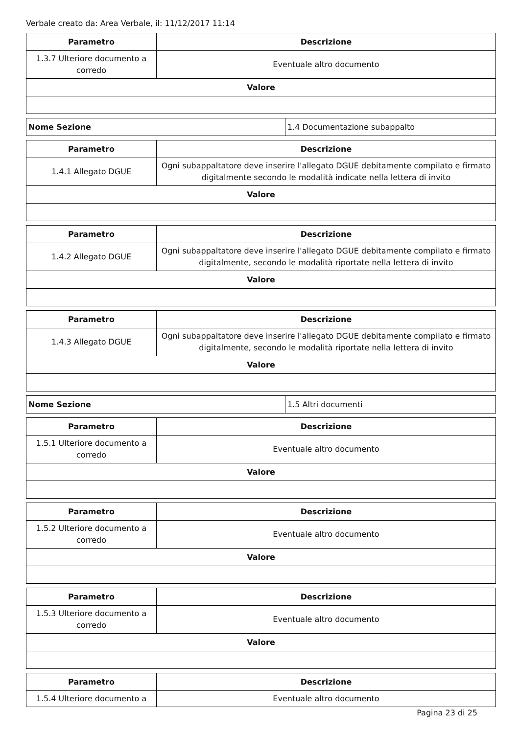Verbale creato da: Area Verbale, il: 11/12/2017 11:14
| Parametro | Descrizione | |
| --- | --- | --- |
| 1.3.7 Ulteriore documento a corredo | Eventuale altro documento | |
| Valore | | |
| Nome Sezione | 1.4 Documentazione subappalto |
| Parametro | Descrizione | |
| --- | --- | --- |
| 1.4.1 Allegato DGUE | Ogni subappaltatore deve inserire l'allegato DGUE debitamente compilato e firmato digitalmente secondo le modalità indicate nella lettera di invito | |
| Valore | | |
| Parametro | Descrizione | |
| --- | --- | --- |
| 1.4.2 Allegato DGUE | Ogni subappaltatore deve inserire l'allegato DGUE debitamente compilato e firmato digitalmente, secondo le modalità riportate nella lettera di invito | |
| Valore | | |
| Parametro | Descrizione | |
| --- | --- | --- |
| 1.4.3 Allegato DGUE | Ogni subappaltatore deve inserire l'allegato DGUE debitamente compilato e firmato digitalmente, secondo le modalità riportate nella lettera di invito | |
| Valore | | |
| Nome Sezione | 1.5 Altri documenti |
| Parametro | Descrizione | |
| --- | --- | --- |
| 1.5.1 Ulteriore documento a corredo | Eventuale altro documento | |
| Valore | | |
| Parametro | Descrizione | |
| --- | --- | --- |
| 1.5.2 Ulteriore documento a corredo | Eventuale altro documento | |
| Valore | | |
| Parametro | Descrizione | |
| --- | --- | --- |
| 1.5.3 Ulteriore documento a corredo | Eventuale altro documento | |
| Valore | | |
| Parametro | Descrizione |
| --- | --- |
| 1.5.4 Ulteriore documento a | Eventuale altro documento |
Pagina 23 di 25